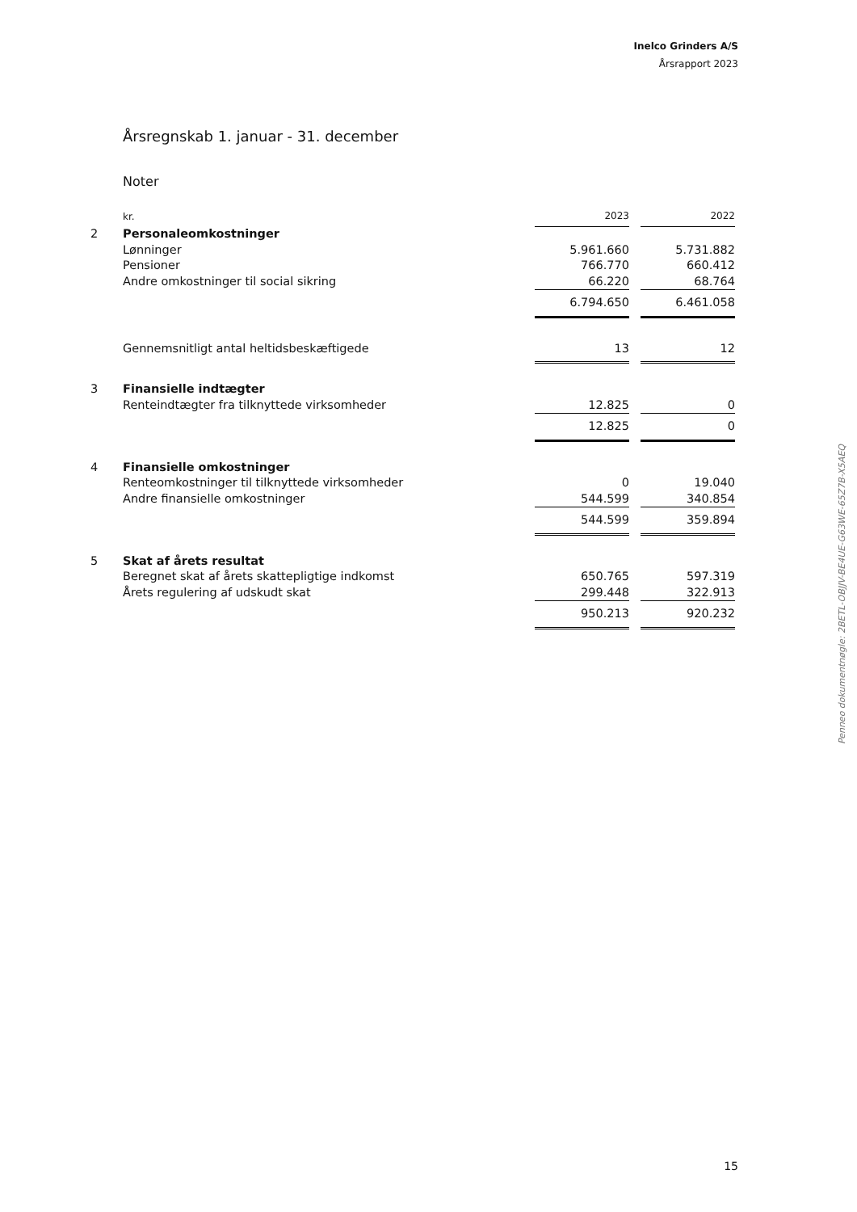Inelco Grinders A/S
Årsrapport 2023
Årsregnskab 1. januar - 31. december
Noter
| | kr. | 2023 | | 2022 |
| 2 | Personaleomkostninger | | | |
| | Lønninger | 5.961.660 | | 5.731.882 |
| | Pensioner | 766.770 | | 660.412 |
| | Andre omkostninger til social sikring | 66.220 | | 68.764 |
| | | 6.794.650 | | 6.461.058 |
| | Gennemsnitligt antal heltidsbeskæftigede | 13 | | 12 |
| 3 | Finansielle indtægter | | | |
| | Renteindtægter fra tilknyttede virksomheder | 12.825 | | 0 |
| | | 12.825 | | 0 |
| 4 | Finansielle omkostninger | | | |
| | Renteomkostninger til tilknyttede virksomheder | 0 | | 19.040 |
| | Andre finansielle omkostninger | 544.599 | | 340.854 |
| | | 544.599 | | 359.894 |
| 5 | Skat af årets resultat | | | |
| | Beregnet skat af årets skattepligtige indkomst | 650.765 | | 597.319 |
| | Årets regulering af udskudt skat | 299.448 | | 322.913 |
| | | 950.213 | | 920.232 |
Penneo dokumentnøgle: 2BETL-OBJJV-BE4UE-G63WE-65Z7B-X5AEQ
15